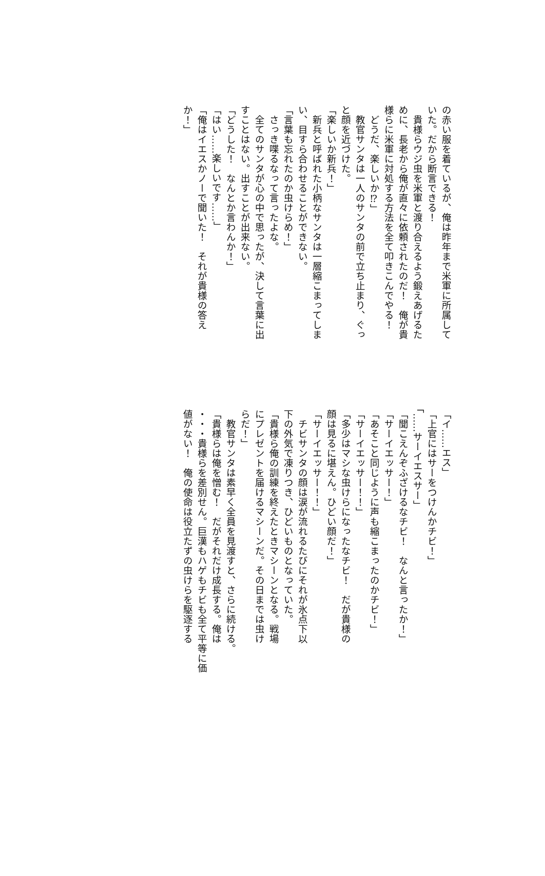の赤い服を着ているが、俺は昨年まで米軍に所属して
いた。だから断言できる！
　貴様らウジ虫を米軍と渡り合えるよう鍛えあげるた
めに、長老から俺が直々に依頼されたのだ！　俺が貴
様らに米軍に対処する方法を全て叩きこんでやる！
　どうだ、楽しいか⁉」
　教官サンタは一人のサンタの前で立ち止まり、ぐっ
と顔を近づけた。
「楽しいか新兵！」
　新兵と呼ばれた小柄なサンタは一層縮こまってしま
い、目すら合わせることができない。
「言葉も忘れたのか虫けらめ！」
　さっき喋るなって言ったよな。
　全てのサンタが心の中で思ったが、決して言葉に出
すことはない。出すことが出来ない。
「どうした！　なんとか言わんか！」
「はい……楽しいです……」
「俺はイエスかノーで聞いた！　それが貴様の答え
か！」
「イ……エス」
「上官にはサーをつけんかチビ！」
「……サーイエスサー」
「聞こえんぞふざけるなチビ！　なんと言ったか！」
「サーイエッサー！」
「あそこと同じように声も縮こまったのかチビ！」
「サーイエッサー！！」
「多少はマシな虫けらになったなチビ！　だが貴様の
顔は見るに堪えん。ひどい顔だ！」
「サーイエッサー！！」
　チビサンタの顔は涙が流れるたびにそれが氷点下以
下の外気で凍りつき、ひどいものとなっていた。
「貴様ら俺の訓練を終えたときマシーンとなる。戦場
にプレゼントを届けるマシーンだ。その日までは虫け
らだ！」
　教官サンタは素早く全員を見渡すと、さらに続ける。
「貴様らは俺を憎む！　だがそれだけ成長する。俺は
・・・貴様らを差別せん。巨漢もハゲもチビも全て平等に価
値がない！　俺の使命は役立たずの虫けらを駆逐する